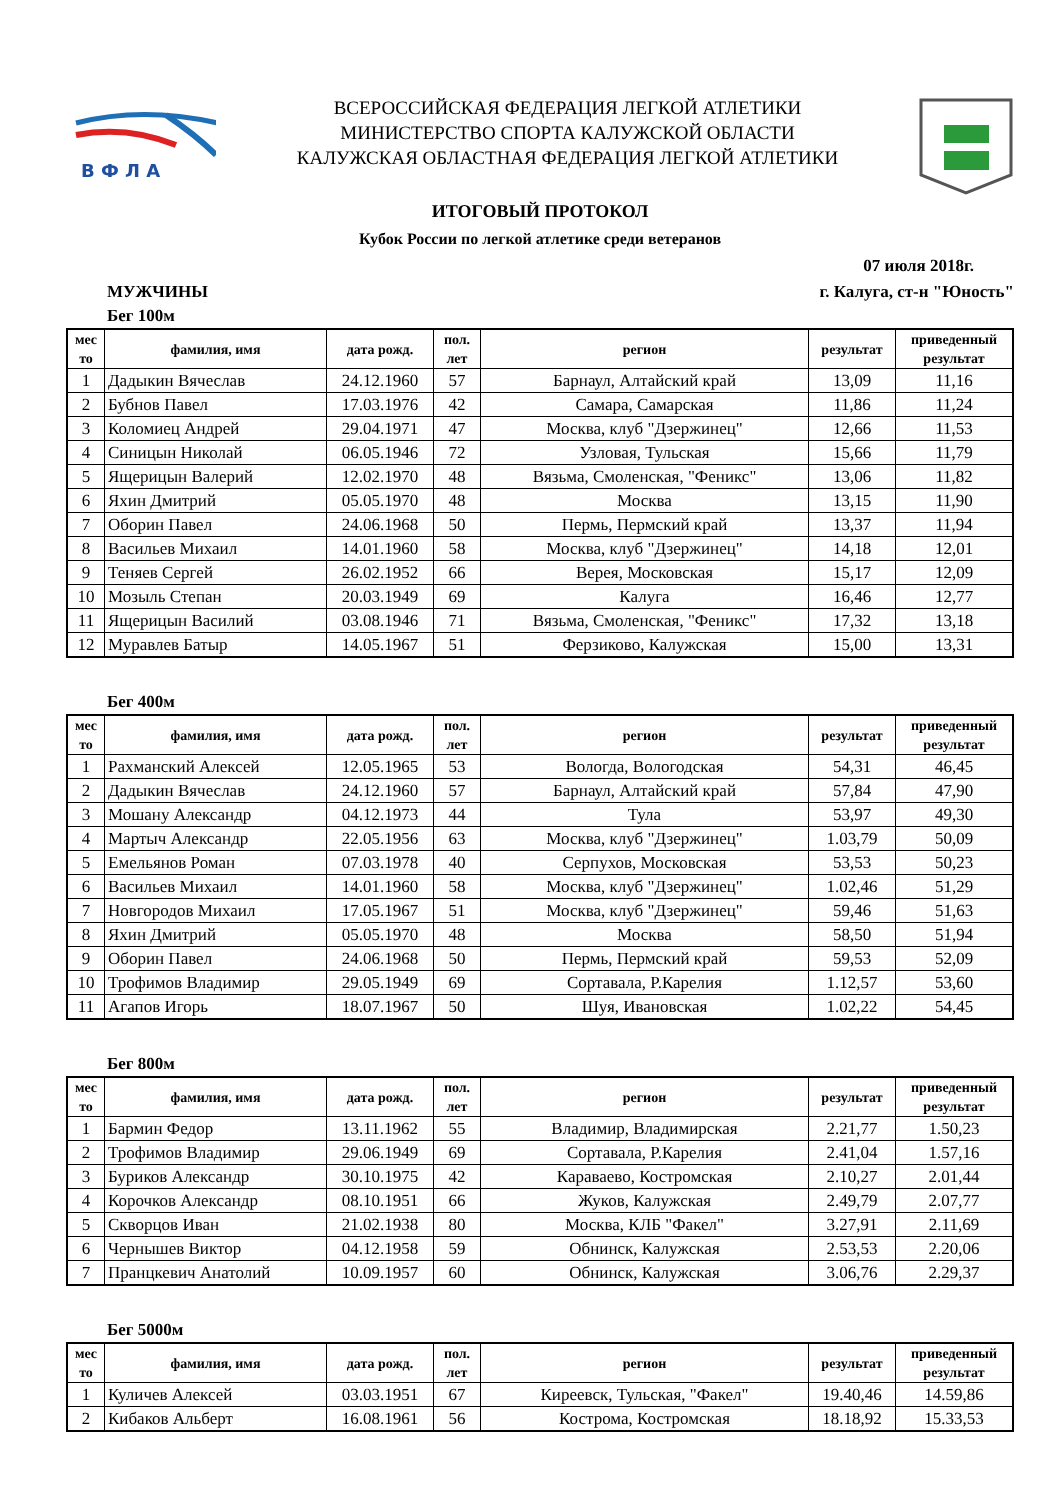В Ф Л А
ВСЕРОССИЙСКАЯ ФЕДЕРАЦИЯ ЛЕГКОЙ АТЛЕТИКИ
МИНИСТЕРСТВО СПОРТА КАЛУЖСКОЙ ОБЛАСТИ
КАЛУЖСКАЯ ОБЛАСТНАЯ ФЕДЕРАЦИЯ ЛЕГКОЙ АТЛЕТИКИ
ИТОГОВЫЙ ПРОТОКОЛ
Кубок России по легкой атлетике среди ветеранов
07 июля 2018г.
МУЖЧИНЫ г. Калуга, ст-н "Юность"
Бег 100м
| мес то | фамилия, имя | дата рожд. | пол. лет | регион | результат | приведенный результат |
| --- | --- | --- | --- | --- | --- | --- |
| 1 | Дадыкин Вячеслав | 24.12.1960 | 57 | Барнаул, Алтайский край | 13,09 | 11,16 |
| 2 | Бубнов Павел | 17.03.1976 | 42 | Самара, Самарская | 11,86 | 11,24 |
| 3 | Коломиец Андрей | 29.04.1971 | 47 | Москва, клуб "Дзержинец" | 12,66 | 11,53 |
| 4 | Синицын Николай | 06.05.1946 | 72 | Узловая, Тульская | 15,66 | 11,79 |
| 5 | Ящерицын Валерий | 12.02.1970 | 48 | Вязьма, Смоленская, "Феникс" | 13,06 | 11,82 |
| 6 | Яхин Дмитрий | 05.05.1970 | 48 | Москва | 13,15 | 11,90 |
| 7 | Оборин Павел | 24.06.1968 | 50 | Пермь, Пермский край | 13,37 | 11,94 |
| 8 | Васильев Михаил | 14.01.1960 | 58 | Москва, клуб "Дзержинец" | 14,18 | 12,01 |
| 9 | Теняев Сергей | 26.02.1952 | 66 | Верея, Московская | 15,17 | 12,09 |
| 10 | Мозыль Степан | 20.03.1949 | 69 | Калуга | 16,46 | 12,77 |
| 11 | Ящерицын Василий | 03.08.1946 | 71 | Вязьма, Смоленская, "Феникс" | 17,32 | 13,18 |
| 12 | Муравлев Батыр | 14.05.1967 | 51 | Ферзиково, Калужская | 15,00 | 13,31 |
Бег 400м
| мес то | фамилия, имя | дата рожд. | пол. лет | регион | результат | приведенный результат |
| --- | --- | --- | --- | --- | --- | --- |
| 1 | Рахманский Алексей | 12.05.1965 | 53 | Вологда, Вологодская | 54,31 | 46,45 |
| 2 | Дадыкин Вячеслав | 24.12.1960 | 57 | Барнаул, Алтайский край | 57,84 | 47,90 |
| 3 | Мошану Александр | 04.12.1973 | 44 | Тула | 53,97 | 49,30 |
| 4 | Мартыч Александр | 22.05.1956 | 63 | Москва, клуб "Дзержинец" | 1.03,79 | 50,09 |
| 5 | Емельянов Роман | 07.03.1978 | 40 | Серпухов, Московская | 53,53 | 50,23 |
| 6 | Васильев Михаил | 14.01.1960 | 58 | Москва, клуб "Дзержинец" | 1.02,46 | 51,29 |
| 7 | Новгородов Михаил | 17.05.1967 | 51 | Москва, клуб "Дзержинец" | 59,46 | 51,63 |
| 8 | Яхин Дмитрий | 05.05.1970 | 48 | Москва | 58,50 | 51,94 |
| 9 | Оборин Павел | 24.06.1968 | 50 | Пермь, Пермский край | 59,53 | 52,09 |
| 10 | Трофимов Владимир | 29.05.1949 | 69 | Сортавала, Р.Карелия | 1.12,57 | 53,60 |
| 11 | Агапов Игорь | 18.07.1967 | 50 | Шуя, Ивановская | 1.02,22 | 54,45 |
Бег 800м
| мес то | фамилия, имя | дата рожд. | пол. лет | регион | результат | приведенный результат |
| --- | --- | --- | --- | --- | --- | --- |
| 1 | Бармин Федор | 13.11.1962 | 55 | Владимир, Владимирская | 2.21,77 | 1.50,23 |
| 2 | Трофимов Владимир | 29.06.1949 | 69 | Сортавала, Р.Карелия | 2.41,04 | 1.57,16 |
| 3 | Буриков Александр | 30.10.1975 | 42 | Караваево, Костромская | 2.10,27 | 2.01,44 |
| 4 | Корочков Александр | 08.10.1951 | 66 | Жуков, Калужская | 2.49,79 | 2.07,77 |
| 5 | Скворцов Иван | 21.02.1938 | 80 | Москва, КЛБ "Факел" | 3.27,91 | 2.11,69 |
| 6 | Чернышев Виктор | 04.12.1958 | 59 | Обнинск, Калужская | 2.53,53 | 2.20,06 |
| 7 | Пранцкевич Анатолий | 10.09.1957 | 60 | Обнинск, Калужская | 3.06,76 | 2.29,37 |
Бег 5000м
| мес то | фамилия, имя | дата рожд. | пол. лет | регион | результат | приведенный результат |
| --- | --- | --- | --- | --- | --- | --- |
| 1 | Куличев Алексей | 03.03.1951 | 67 | Киреевск, Тульская, "Факел" | 19.40,46 | 14.59,86 |
| 2 | Кибаков Альберт | 16.08.1961 | 56 | Кострома, Костромская | 18.18,92 | 15.33,53 |